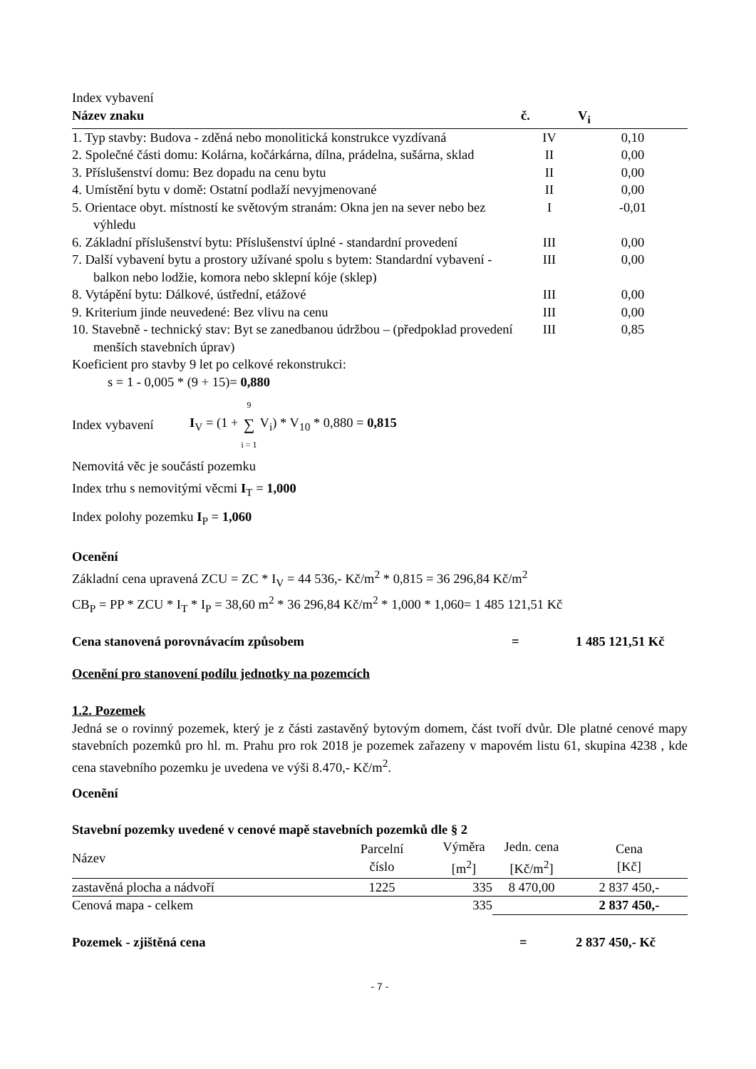Index vybavení
| Název znaku | č. | V<sub>i</sub> |
| --- | --- | --- |
| 1. Typ stavby: Budova - zděná nebo monolitická konstrukce vyzdívaná | IV | 0,10 |
| 2. Společné části domu: Kolárna, kočárkárna, dílna, prádelna, sušárna, sklad | II | 0,00 |
| 3. Příslušenství domu: Bez dopadu na cenu bytu | II | 0,00 |
| 4. Umístění bytu v domě: Ostatní podlaží nevyjmenované | II | 0,00 |
| 5. Orientace obyt. místností ke světovým stranám: Okna jen na sever nebo bez výhledu | I | -0,01 |
| 6. Základní příslušenství bytu: Příslušenství úplné - standardní provedení | III | 0,00 |
| 7. Další vybavení bytu a prostory užívané spolu s bytem: Standardní vybavení - balkon nebo lodžie, komora nebo sklepní kóje (sklep) | III | 0,00 |
| 8. Vytápění bytu: Dálkové, ústřední, etážové | III | 0,00 |
| 9. Kriterium jinde neuvedené: Bez vlivu na cenu | III | 0,00 |
| 10. Stavebně - technický stav: Byt se zanedbanou údržbou – (předpoklad provedení menších stavebních úprav) | III | 0,85 |
Koeficient pro stavby 9 let po celkové rekonstrukci:
s = 1 - 0,005 * (9 + 15)= 0,880
Index vybavení I<sub>V</sub> = (1 + 9 ∑ i = 1 V<sub>i</sub>) * V<sub>10</sub> * 0,880 = 0,815
Nemovitá věc je součástí pozemku
Index trhu s nemovitými věcmi I<sub>T</sub> = 1,000
Index polohy pozemku I<sub>P</sub> = 1,060
Ocenění
Základní cena upravená ZCU = ZC * I<sub>V</sub> = 44 536,- Kč/m<sup>2</sup> * 0,815 = 36 296,84 Kč/m<sup>2</sup>
CB<sub>P</sub> = PP * ZCU * I<sub>T</sub> * I<sub>P</sub> = 38,60 m<sup>2</sup> * 36 296,84 Kč/m<sup>2</sup> * 1,000 * 1,060= 1 485 121,51 Kč
Cena stanovená porovnávacím způsobem = 1 485 121,51 Kč
Ocenění pro stanovení podílu jednotky na pozemcích
1.2. Pozemek
Jedná se o rovinný pozemek, který je z části zastavěný bytovým domem, část tvoří dvůr. Dle platné cenové mapy stavebních pozemků pro hl. m. Prahu pro rok 2018 je pozemek zařazeny v mapovém listu 61, skupina 4238 , kde cena stavebního pozemku je uvedena ve výši 8.470,- Kč/m<sup>2</sup>.
Ocenění
Stavební pozemky uvedené v cenové mapě stavebních pozemků dle § 2
| Název | Parcelní číslo | Výměra [m<sup>2</sup>] | Jedn. cena [Kč/m<sup>2</sup>] | Cena [Kč] |
| --- | --- | --- | --- | --- |
| zastavěná plocha a nádvoří | 1225 | 335 | 8 470,00 | 2 837 450,- |
| Cenová mapa - celkem | | 335 | | 2 837 450,- |
Pozemek - zjištěná cena = 2 837 450,- Kč
- 7 -